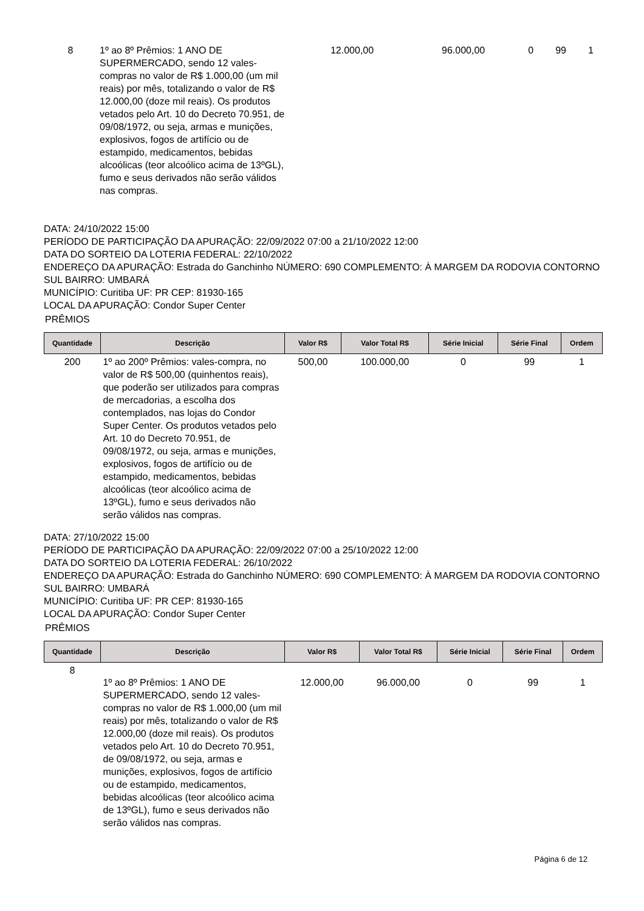| 8 | 1º ao 8º Prêmios: 1 ANO DE SUPERMERCADO, sendo 12 vales-compras no valor de R$ 1.000,00 (um mil reais) por mês, totalizando o valor de R$ 12.000,00 (doze mil reais). Os produtos vetados pelo Art. 10 do Decreto 70.951, de 09/08/1972, ou seja, armas e munições, explosivos, fogos de artifício ou de estampido, medicamentos, bebidas alcoólicas (teor alcoólico acima de 13ºGL), fumo e seus derivados não serão válidos nas compras. | 12.000,00 | 96.000,00 | 0 | 99 | 1 |
DATA: 24/10/2022 15:00
PERÍODO DE PARTICIPAÇÃO DA APURAÇÃO: 22/09/2022 07:00 a 21/10/2022 12:00
DATA DO SORTEIO DA LOTERIA FEDERAL: 22/10/2022
ENDEREÇO DA APURAÇÃO: Estrada do Ganchinho NÚMERO: 690 COMPLEMENTO: À MARGEM DA RODOVIA CONTORNO SUL BAIRRO: UMBARÁ
MUNICÍPIO: Curitiba UF: PR CEP: 81930-165
LOCAL DA APURAÇÃO: Condor Super Center
PRÊMIOS
| Quantidade | Descrição | Valor R$ | Valor Total R$ | Série Inicial | Série Final | Ordem |
| --- | --- | --- | --- | --- | --- | --- |
| 200 | 1º ao 200º Prêmios: vales-compra, no valor de R$ 500,00 (quinhentos reais), que poderão ser utilizados para compras de mercadorias, a escolha dos contemplados, nas lojas do Condor Super Center. Os produtos vetados pelo Art. 10 do Decreto 70.951, de 09/08/1972, ou seja, armas e munições, explosivos, fogos de artifício ou de estampido, medicamentos, bebidas alcoólicas (teor alcoólico acima de 13ºGL), fumo e seus derivados não serão válidos nas compras. | 500,00 | 100.000,00 | 0 | 99 | 1 |
DATA: 27/10/2022 15:00
PERÍODO DE PARTICIPAÇÃO DA APURAÇÃO: 22/09/2022 07:00 a 25/10/2022 12:00
DATA DO SORTEIO DA LOTERIA FEDERAL: 26/10/2022
ENDEREÇO DA APURAÇÃO: Estrada do Ganchinho NÚMERO: 690 COMPLEMENTO: À MARGEM DA RODOVIA CONTORNO SUL BAIRRO: UMBARÁ
MUNICÍPIO: Curitiba UF: PR CEP: 81930-165
LOCAL DA APURAÇÃO: Condor Super Center
PRÊMIOS
| Quantidade | Descrição | Valor R$ | Valor Total R$ | Série Inicial | Série Final | Ordem |
| --- | --- | --- | --- | --- | --- | --- |
| 8 | 1º ao 8º Prêmios: 1 ANO DE SUPERMERCADO, sendo 12 vales-compras no valor de R$ 1.000,00 (um mil reais) por mês, totalizando o valor de R$ 12.000,00 (doze mil reais). Os produtos vetados pelo Art. 10 do Decreto 70.951, de 09/08/1972, ou seja, armas e munições, explosivos, fogos de artifício ou de estampido, medicamentos, bebidas alcoólicas (teor alcoólico acima de 13ºGL), fumo e seus derivados não serão válidos nas compras. | 12.000,00 | 96.000,00 | 0 | 99 | 1 |
Página 6 de 12